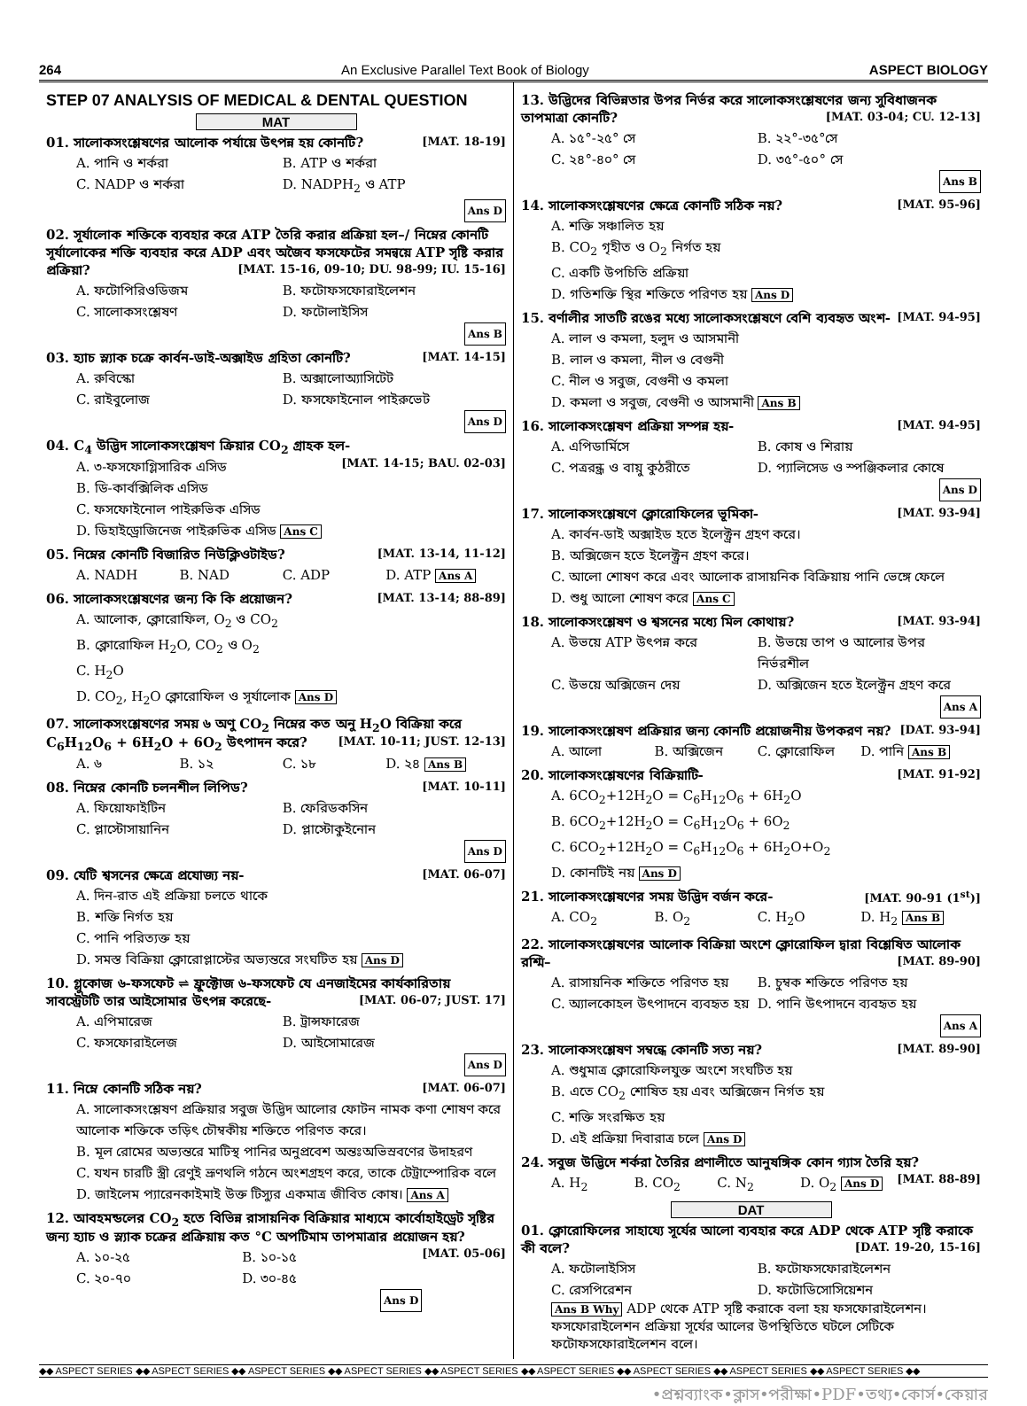264 An Exclusive Parallel Text Book of Biology ASPECT BIOLOGY
STEP 07 ANALYSIS OF MEDICAL & DENTAL QUESTION
MAT
01. সালোকসংশ্লেষণের আলোক পর্যায়ে উৎপন্ন হয় কোনটি? [MAT. 18-19]
A. পানি ও শর্করা B. ATP ও শর্করা C. NADP ও শর্করা D. NADPH<sub>2</sub> ও ATP Ans D
02. সূর্যালোক শক্তিকে ব্যবহার করে ATP তৈরি করার প্রক্রিয়া হল–/ নিম্নের কোনটি সূর্যালোকের শক্তি ব্যবহার করে ADP এবং অজৈব ফসফেটের সমন্বয়ে ATP সৃষ্টি করার প্রক্রিয়া? [MAT. 15-16, 09-10; DU. 98-99; IU. 15-16]
A. ফটোপিরিওডিজম B. ফটোফসফোরাইলেশন C. সালোকসংশ্লেষণ D. ফটোলাইসিস Ans B
03. হ্যাচ স্ল্যাক চক্রে কার্বন-ডাই-অক্সাইড গ্রহিতা কোনটি? [MAT. 14-15]
A. রুবিস্কো B. অক্সালোঅ্যাসিটেট C. রাইবুলোজ D. ফসফোইনোল পাইরুভেট Ans D
04. C<sub>4</sub> উদ্ভিদ সালোকসংশ্লেষণ ক্রিয়ার CO<sub>2</sub> গ্রাহক হল- [MAT. 14-15; BAU. 02-03]
A. ৩-ফসফোগ্লিসারিক এসিড B. ডি-কার্বক্সিলিক এসিড C. ফসফোইনোল পাইরুভিক এসিড D. ডিহাইড্রোজিনেজ পাইরুভিক এসিড Ans C
05. নিম্নের কোনটি বিজারিত নিউক্লিওটাইড? [MAT. 13-14, 11-12]
A. NADH B. NAD C. ADP D. ATP Ans A
06. সালোকসংশ্লেষণের জন্য কি কি প্রয়োজন? [MAT. 13-14; 88-89]
A. আলোক, ক্লোরোফিল, O<sub>2</sub> ও CO<sub>2</sub> B. ক্লোরোফিল H<sub>2</sub>O, CO<sub>2</sub> ও O<sub>2</sub> C. H<sub>2</sub>O D. CO<sub>2</sub>, H<sub>2</sub>O ক্লোরোফিল ও সূর্যালোক Ans D
07. সালোকসংশ্লেষণের সময় ৬ অণু CO<sub>2</sub> নিম্নের কত অনু H<sub>2</sub>O বিক্রিয়া করে C<sub>6</sub>H<sub>12</sub>O<sub>6</sub> + 6H<sub>2</sub>O + 6O<sub>2</sub> উৎপাদন করে? [MAT. 10-11; JUST. 12-13]
A. ৬ B. ১২ C. ১৮ D. ২৪ Ans B
08. নিম্নের কোনটি চলনশীল লিপিড? [MAT. 10-11]
A. ফিয়োফাইটিন B. ফেরিডকসিন C. প্লাস্টোসায়ানিন D. প্লাস্টোকুইনোন Ans D
09. যেটি শ্বসনের ক্ষেত্রে প্রযোজ্য নয়- [MAT. 06-07]
A. দিন-রাত এই প্রক্রিয়া চলতে থাকে B. শক্তি নির্গত হয় C. পানি পরিত্যক্ত হয় D. সমস্ত বিক্রিয়া ক্লোরোপ্লাস্টের অভ্যন্তরে সংঘটিত হয় Ans D
10. গ্লুকোজ ৬-ফসফেট ⇌ ফ্রুক্টোজ ৬-ফসফেট যে এনজাইমের কার্যকারিতায় সাবস্ট্রেটটি তার আইসোমার উৎপন্ন করেছে- [MAT. 06-07; JUST. 17]
A. এপিমারেজ B. ট্রান্সফারেজ C. ফসফোরাইলেজ D. আইসোমারেজ Ans D
11. নিম্নে কোনটি সঠিক নয়? [MAT. 06-07]
A. সালোকসংশ্লেষণ প্রক্রিয়ার সবুজ উদ্ভিদ আলোর ফোটন নামক কণা শোষণ করে আলোক শক্তিকে তড়িৎ চৌম্বকীয় শক্তিতে পরিণত করে। B. মূল রোমের অভ্যন্তরে মাটিস্থ পানির অনুপ্রবেশ অন্তঃঅভিস্রবণের উদাহরণ C. যখন চারটি স্ত্রী রেণুই ভ্রূণথলি গঠনে অংশগ্রহণ করে, তাকে টেট্রাস্পোরিক বলে D. জাইলেম প্যারেনকাইমাই উক্ত টিস্যুর একমাত্র জীবিত কোষ। Ans A
12. আবহমন্ডলের CO<sub>2</sub> হতে বিভিন্ন রাসায়নিক বিক্রিয়ার মাধ্যমে কার্বোহাইড্রেট সৃষ্টির জন্য হ্যাচ ও স্ল্যাক চক্রের প্রক্রিয়ায় কত °C অপটিমাম তাপমাত্রার প্রয়োজন হয়? [MAT. 05-06]
A. ১০-২৫ B. ১০-১৫ C. ২০-৭০ D. ৩০-৪৫ Ans D
13. উদ্ভিদের বিভিন্নতার উপর নির্ভর করে সালোকসংশ্লেষণের জন্য সুবিধাজনক তাপমাত্রা কোনটি? [MAT. 03-04; CU. 12-13]
A. ১৫°-২৫° সে B. ২২°-৩৫°সে C. ২৪°-৪০° সে D. ৩৫°-৫০° সে Ans B
14. সালোকসংশ্লেষণের ক্ষেত্রে কোনটি সঠিক নয়? [MAT. 95-96]
A. শক্তি সঞ্চালিত হয় B. CO<sub>2</sub> গৃহীত ও O<sub>2</sub> নির্গত হয় C. একটি উপচিতি প্রক্রিয়া D. গতিশক্তি স্থির শক্তিতে পরিণত হয় Ans D
15. বর্ণালীর সাতটি রঙের মধ্যে সালোকসংশ্লেষণে বেশি ব্যবহৃত অংশ- [MAT. 94-95]
A. লাল ও কমলা, হলুদ ও আসমানী B. লাল ও কমলা, নীল ও বেগুনী C. নীল ও সবুজ, বেগুনী ও কমলা D. কমলা ও সবুজ, বেগুনী ও আসমানী Ans B
16. সালোকসংশ্লেষণ প্রক্রিয়া সম্পন্ন হয়- [MAT. 94-95]
A. এপিডার্মিসে B. কোষ ও শিরায় C. পত্ররন্ধ্র ও বায়ু কুঠরীতে D. প্যালিসেড ও স্পঞ্জিকলার কোষে Ans D
17. সালোকসংশ্লেষণে ক্লোরোফিলের ভূমিকা- [MAT. 93-94]
A. কার্বন-ডাই অক্সাইড হতে ইলেক্ট্রন গ্রহণ করে। B. অক্সিজেন হতে ইলেক্ট্রন গ্রহণ করে। C. আলো শোষণ করে এবং আলোক রাসায়নিক বিক্রিয়ায় পানি ভেঙ্গে ফেলে D. শুধু আলো শোষণ করে Ans C
18. সালোকসংশ্লেষণ ও শ্বসনের মধ্যে মিল কোথায়? [MAT. 93-94]
A. উভয়ে ATP উৎপন্ন করে B. উভয়ে তাপ ও আলোর উপর নির্ভরশীল C. উভয়ে অক্সিজেন দেয় D. অক্সিজেন হতে ইলেক্ট্রন গ্রহণ করে Ans A
19. সালোকসংশ্লেষণ প্রক্রিয়ার জন্য কোনটি প্রয়োজনীয় উপকরণ নয়? [DAT. 93-94]
A. আলো B. অক্সিজেন C. ক্লোরোফিল D. পানি Ans B
20. সালোকসংশ্লেষণের বিক্রিয়াটি- [MAT. 91-92]
A. 6CO<sub>2</sub>+12H<sub>2</sub>O = C<sub>6</sub>H<sub>12</sub>O<sub>6</sub> + 6H<sub>2</sub>O B. 6CO<sub>2</sub>+12H<sub>2</sub>O = C<sub>6</sub>H<sub>12</sub>O<sub>6</sub> + 6O<sub>2</sub> C. 6CO<sub>2</sub>+12H<sub>2</sub>O = C<sub>6</sub>H<sub>12</sub>O<sub>6</sub> + 6H<sub>2</sub>O+O<sub>2</sub> D. কোনটিই নয় Ans D
21. সালোকসংশ্লেষণের সময় উদ্ভিদ বর্জন করে- [MAT. 90-91 (1<sup>st</sup>)]
A. CO<sub>2</sub> B. O<sub>2</sub> C. H<sub>2</sub>O D. H<sub>2</sub> Ans B
22. সালোকসংশ্লেষণের আলোক বিক্রিয়া অংশে ক্লোরোফিল দ্বারা বিশ্লেষিত আলোক রশ্মি– [MAT. 89-90]
A. রাসায়নিক শক্তিতে পরিণত হয় B. চুম্বক শক্তিতে পরিণত হয় C. অ্যালকোহল উৎপাদনে ব্যবহৃত হয় D. পানি উৎপাদনে ব্যবহৃত হয় Ans A
23. সালোকসংশ্লেষণ সম্বন্ধে কোনটি সত্য নয়? [MAT. 89-90]
A. শুধুমাত্র ক্লোরোফিলযুক্ত অংশে সংঘটিত হয় B. এতে CO<sub>2</sub> শোষিত হয় এবং অক্সিজেন নির্গত হয় C. শক্তি সংরক্ষিত হয় D. এই প্রক্রিয়া দিবারাত্র চলে Ans D
24. সবুজ উদ্ভিদে শর্করা তৈরির প্রণালীতে আনুষঙ্গিক কোন গ্যাস তৈরি হয়? [MAT. 88-89]
A. H<sub>2</sub> B. CO<sub>2</sub> C. N<sub>2</sub> D. O<sub>2</sub> Ans D
DAT
01. ক্লোরোফিলের সাহায্যে সূর্যের আলো ব্যবহার করে ADP থেকে ATP সৃষ্টি করাকে কী বলে? [DAT. 19-20, 15-16]
A. ফটোলাইসিস B. ফটোফসফোরাইলেশন C. রেসপিরেশন D. ফটোডিসোসিয়েশন
Ans B Why ADP থেকে ATP সৃষ্টি করাকে বলা হয় ফসফোরাইলেশন। ফসফোরাইলেশন প্রক্রিয়া সূর্যের আলের উপস্থিতিতে ঘটলে সেটিকে ফটোফসফোরাইলেশন বলে।
◆◆ ASPECT SERIES ◆◆ ASPECT SERIES ◆◆ ASPECT SERIES ◆◆ ASPECT SERIES ◆◆ ASPECT SERIES ◆◆ ASPECT SERIES ◆◆ ASPECT SERIES ◆◆ ASPECT SERIES ◆◆ ASPECT SERIES ◆◆
•প্রশ্নব্যাংক•ক্লাস•পরীক্ষা•PDF•তথ্য•কোর্স•কেয়ার